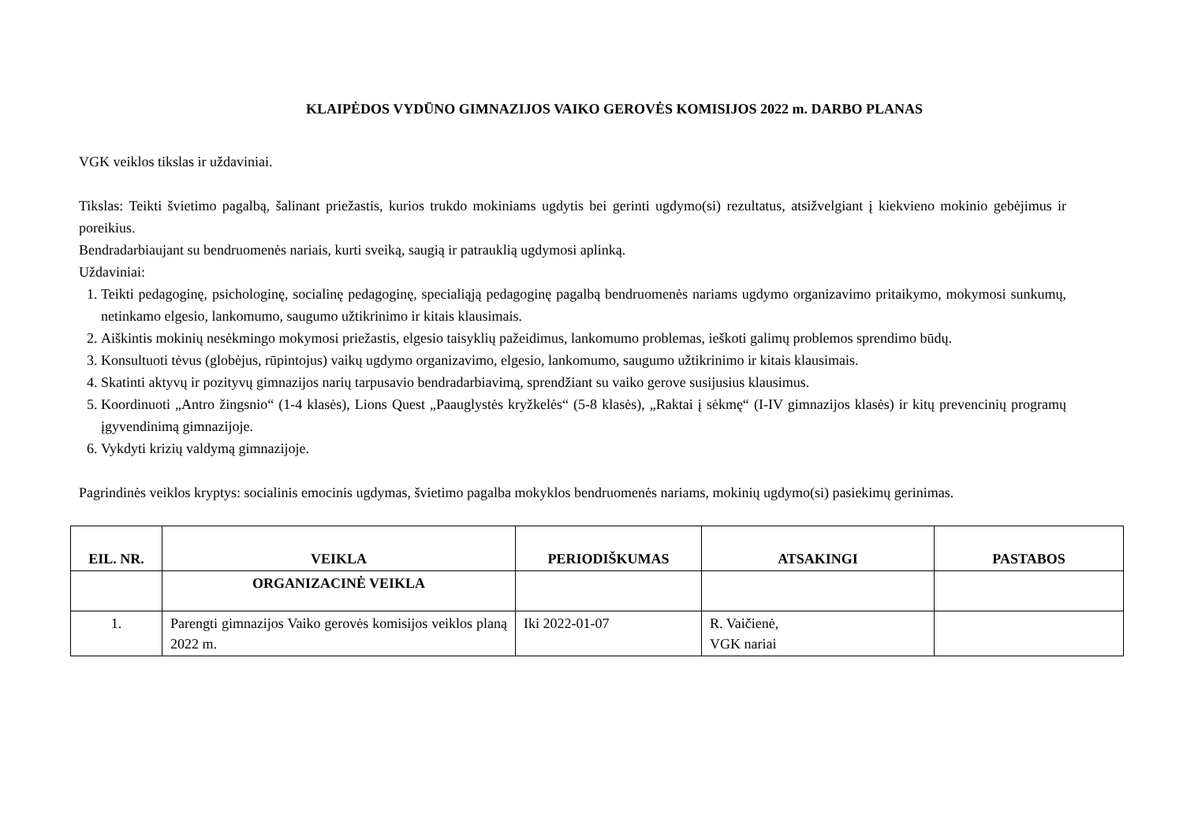KLAIPĖDOS VYDŪNO GIMNAZIJOS VAIKO GEROVĖS KOMISIJOS 2022 m. DARBO PLANAS
VGK veiklos tikslas ir uždaviniai.
Tikslas: Teikti švietimo pagalbą, šalinant priežastis, kurios trukdo mokiniams ugdytis bei gerinti ugdymo(si) rezultatus, atsižvelgiant į kiekvieno mokinio gebėjimus ir poreikius.
Bendradarbiaujant su bendruomenės nariais, kurti sveiką, saugią ir patrauklią ugdymosi aplinką.
Uždaviniai:
1. Teikti pedagoginę, psichologinę, socialinę pedagoginę, specialiąją pedagoginę pagalbą bendruomenės nariams ugdymo organizavimo pritaikymo, mokymosi sunkumų, netinkamo elgesio, lankomumo, saugumo užtikrinimo ir kitais klausimais.
2. Aiškintis mokinių nesėkmingo mokymosi priežastis, elgesio taisyklių pažeidimus, lankomumo problemas, ieškoti galimų problemos sprendimo būdų.
3. Konsultuoti tėvus (globėjus, rūpintojus) vaikų ugdymo organizavimo, elgesio, lankomumo, saugumo užtikrinimo ir kitais klausimais.
4. Skatinti aktyvų ir pozityvų gimnazijos narių tarpusavio bendradarbiavimą, sprendžiant su vaiko gerove susijusius klausimus.
5. Koordinuoti „Antro žingsnio“ (1-4 klasės), Lions Quest „Paauglystės kryžkelės“ (5-8 klasės), „Raktai į sėkmę“ (I-IV gimnazijos klasės) ir kitų prevencinių programų įgyvendinimą gimnazijoje.
6. Vykdyti krizių valdymą gimnazijoje.
Pagrindinės veiklos kryptys: socialinis emocinis ugdymas, švietimo pagalba mokyklos bendruomenės nariams, mokinių ugdymo(si) pasiekimų gerinimas.
| EIL. NR. | VEIKLA | PERIODIŠKUMAS | ATSAKINGI | PASTABOS |
| --- | --- | --- | --- | --- |
| | ORGANIZACINĖ VEIKLA | | | |
| 1. | Parengti gimnazijos Vaiko gerovės komisijos veiklos planą 2022 m. | Iki 2022-01-07 | R. Vaičienė, VGK nariai | |